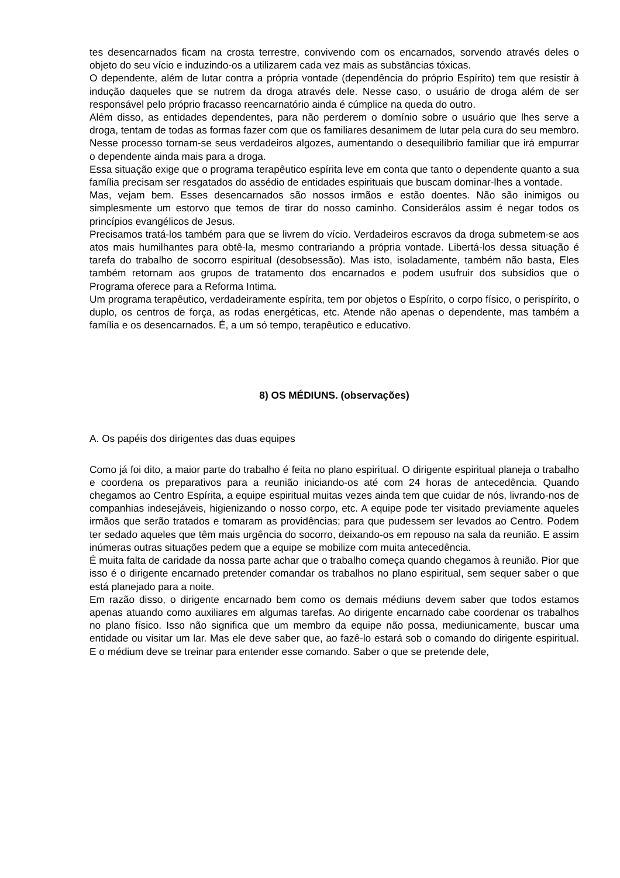tes desencarnados ficam na crosta terrestre, convivendo com os encarnados, sorvendo através deles o objeto do seu vício e induzindo-os a utilizarem cada vez mais as substâncias tóxicas.
O dependente, além de lutar contra a própria vontade (dependência do próprio Espírito) tem que resistir à indução daqueles que se nutrem da droga através dele. Nesse caso, o usuário de droga além de ser responsável pelo próprio fracasso reencarnatório ainda é cúmplice na queda do outro.
Além disso, as entidades dependentes, para não perderem o domínio sobre o usuário que lhes serve a droga, tentam de todas as formas fazer com que os familiares desanimem de lutar pela cura do seu membro. Nesse processo tornam-se seus verdadeiros algozes, aumentando o desequilíbrio familiar que irá empurrar o dependente ainda mais para a droga.
Essa situação exige que o programa terapêutico espírita leve em conta que tanto o dependente quanto a sua família precisam ser resgatados do assédio de entidades espirituais que buscam dominar-lhes a vontade.
Mas, vejam bem. Esses desencarnados são nossos irmãos e estão doentes. Não são inimigos ou simplesmente um estorvo que temos de tirar do nosso caminho. Considerálos assim é negar todos os princípios evangélicos de Jesus.
Precisamos tratá-los também para que se livrem do vício. Verdadeiros escravos da droga submetem-se aos atos mais humilhantes para obtê-la, mesmo contrariando a própria vontade. Libertá-los dessa situação é tarefa do trabalho de socorro espiritual (desobsessão). Mas isto, isoladamente, também não basta, Eles também retornam aos grupos de tratamento dos encarnados e podem usufruir dos subsídios que o Programa oferece para a Reforma Intima.
Um programa terapêutico, verdadeiramente espírita, tem por objetos o Espírito, o corpo físico, o perispírito, o duplo, os centros de força, as rodas energéticas, etc. Atende não apenas o dependente, mas também a família e os desencarnados. É, a um só tempo, terapêutico e educativo.
8) OS MÉDIUNS. (observações)
A. Os papéis dos dirigentes das duas equipes
Como já foi dito, a maior parte do trabalho é feita no plano espiritual. O dirigente espiritual planeja o trabalho e coordena os preparativos para a reunião iniciando-os até com 24 horas de antecedência. Quando chegamos ao Centro Espírita, a equipe espiritual muitas vezes ainda tem que cuidar de nós, livrando-nos de companhias indesejáveis, higienizando o nosso corpo, etc. A equipe pode ter visitado previamente aqueles irmãos que serão tratados e tomaram as providências; para que pudessem ser levados ao Centro. Podem ter sedado aqueles que têm mais urgência do socorro, deixando-os em repouso na sala da reunião. E assim inúmeras outras situações pedem que a equipe se mobilize com muita antecedência.
É muita falta de caridade da nossa parte achar que o trabalho começa quando chegamos à reunião. Pior que isso é o dirigente encarnado pretender comandar os trabalhos no plano espiritual, sem sequer saber o que está planejado para a noite.
Em razão disso, o dirigente encarnado bem como os demais médiuns devem saber que todos estamos apenas atuando como auxiliares em algumas tarefas. Ao dirigente encarnado cabe coordenar os trabalhos no plano físico. Isso não significa que um membro da equipe não possa, mediunicamente, buscar uma entidade ou visitar um lar. Mas ele deve saber que, ao fazê-lo estará sob o comando do dirigente espiritual. E o médium deve se treinar para entender esse comando. Saber o que se pretende dele,